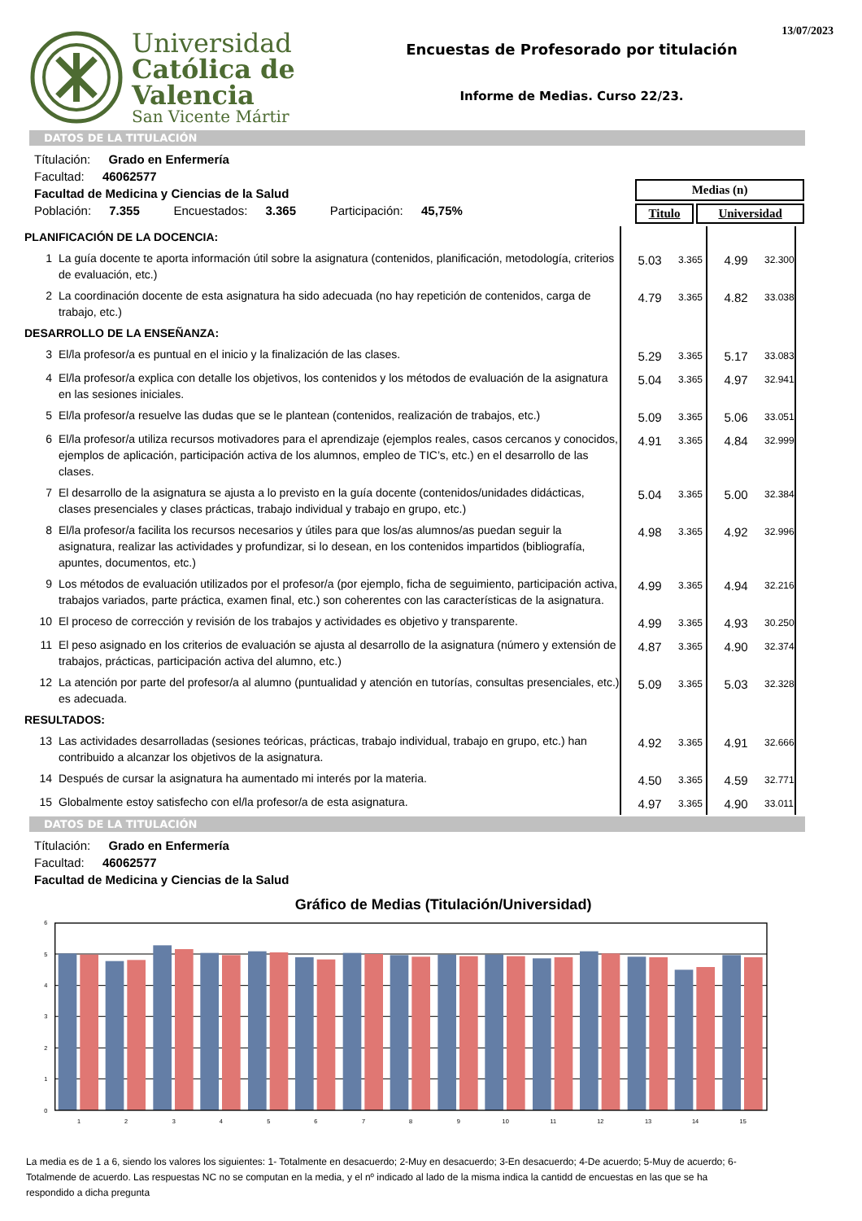Universidad
Católica de
Valencia
San Vicente Mártir
13/07/2023
Encuestas de Profesorado por titulación
Informe de Medias. Curso 22/23.
DATOS DE LA TITULACIÓN
Títulación: Grado en Enfermería
Facultad: 46062577
Facultad de Medicina y Ciencias de la Salud
Población: 7.355 Encuestados: 3.365 Participación: 45,75%
| Medias (n) | |
| --- | --- |
| Titulo | Universidad |
| PLANIFICACIÓN DE LA DOCENCIA: | | | | | |
| 1 | La guía docente te aporta información útil sobre la asignatura (contenidos, planificación, metodología, criterios de evaluación, etc.) | 5.03 | 3.365 | 4.99 | 32.300 |
| 2 | La coordinación docente de esta asignatura ha sido adecuada (no hay repetición de contenidos, carga de trabajo, etc.) | 4.79 | 3.365 | 4.82 | 33.038 |
| DESARROLLO DE LA ENSEÑANZA: | | | | | |
| 3 | El/la profesor/a es puntual en el inicio y la finalización de las clases. | 5.29 | 3.365 | 5.17 | 33.083 |
| 4 | El/la profesor/a explica con detalle los objetivos, los contenidos y los métodos de evaluación de la asignatura en las sesiones iniciales. | 5.04 | 3.365 | 4.97 | 32.941 |
| 5 | El/la profesor/a resuelve las dudas que se le plantean (contenidos, realización de trabajos, etc.) | 5.09 | 3.365 | 5.06 | 33.051 |
| 6 | El/la profesor/a utiliza recursos motivadores para el aprendizaje (ejemplos reales, casos cercanos y conocidos, ejemplos de aplicación, participación activa de los alumnos, empleo de TIC’s, etc.) en el desarrollo de las clases. | 4.91 | 3.365 | 4.84 | 32.999 |
| 7 | El desarrollo de la asignatura se ajusta a lo previsto en la guía docente (contenidos/unidades didácticas, clases presenciales y clases prácticas, trabajo individual y trabajo en grupo, etc.) | 5.04 | 3.365 | 5.00 | 32.384 |
| 8 | El/la profesor/a facilita los recursos necesarios y útiles para que los/as alumnos/as puedan seguir la asignatura, realizar las actividades y profundizar, si lo desean, en los contenidos impartidos (bibliografía, apuntes, documentos, etc.) | 4.98 | 3.365 | 4.92 | 32.996 |
| 9 | Los métodos de evaluación utilizados por el profesor/a (por ejemplo, ficha de seguimiento, participación activa, trabajos variados, parte práctica, examen final, etc.) son coherentes con las características de la asignatura. | 4.99 | 3.365 | 4.94 | 32.216 |
| 10 | El proceso de corrección y revisión de los trabajos y actividades es objetivo y transparente. | 4.99 | 3.365 | 4.93 | 30.250 |
| 11 | El peso asignado en los criterios de evaluación se ajusta al desarrollo de la asignatura (número y extensión de trabajos, prácticas, participación activa del alumno, etc.) | 4.87 | 3.365 | 4.90 | 32.374 |
| 12 | La atención por parte del profesor/a al alumno (puntualidad y atención en tutorías, consultas presenciales, etc.) es adecuada. | 5.09 | 3.365 | 5.03 | 32.328 |
| RESULTADOS: | | | | | |
| 13 | Las actividades desarrolladas (sesiones teóricas, prácticas, trabajo individual, trabajo en grupo, etc.) han contribuido a alcanzar los objetivos de la asignatura. | 4.92 | 3.365 | 4.91 | 32.666 |
| 14 | Después de cursar la asignatura ha aumentado mi interés por la materia. | 4.50 | 3.365 | 4.59 | 32.771 |
| 15 | Globalmente estoy satisfecho con el/la profesor/a de esta asignatura. | 4.97 | 3.365 | 4.90 | 33.011 |
DATOS DE LA TITULACIÓN
Títulación: Grado en Enfermería
Facultad: 46062577
Facultad de Medicina y Ciencias de la Salud
Gráfico de Medias (Titulación/Universidad)
6
5
4
3
2
1
0
1
2
3
4
5
6
7
8
9
10
11
12
13
14
15
La media es de 1 a 6, siendo los valores los siguientes: 1- Totalmente en desacuerdo; 2-Muy en desacuerdo; 3-En desacuerdo; 4-De acuerdo; 5-Muy de acuerdo; 6-Totalmende de acuerdo. Las respuestas NC no se computan en la media, y el nº indicado al lado de la misma indica la cantidd de encuestas en las que se ha respondido a dicha pregunta